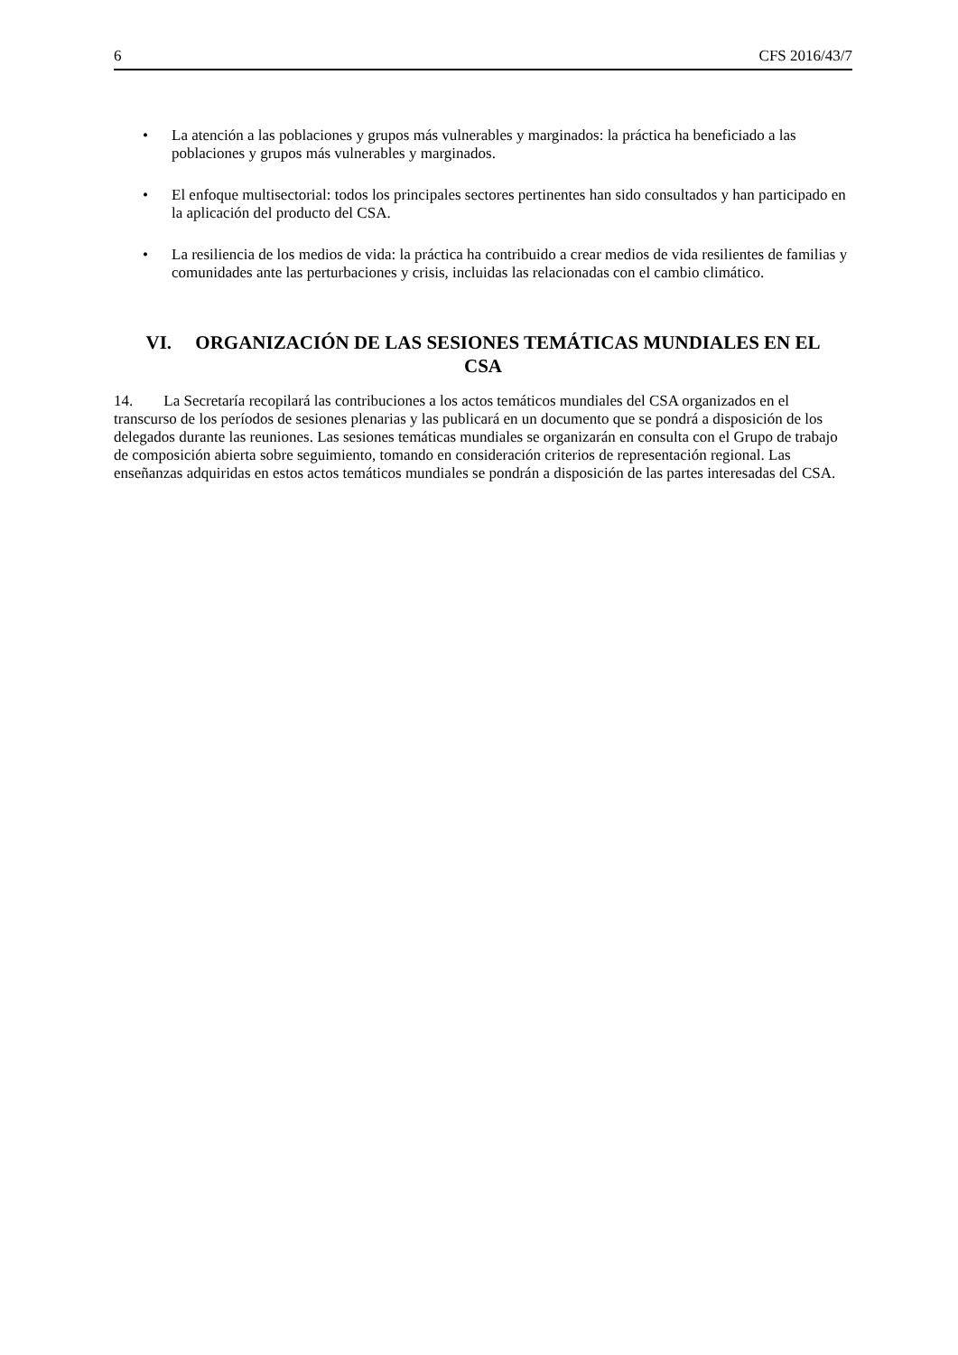6 CFS 2016/43/7
• La atención a las poblaciones y grupos más vulnerables y marginados: la práctica ha beneficiado a las poblaciones y grupos más vulnerables y marginados.
• El enfoque multisectorial: todos los principales sectores pertinentes han sido consultados y han participado en la aplicación del producto del CSA.
• La resiliencia de los medios de vida: la práctica ha contribuido a crear medios de vida resilientes de familias y comunidades ante las perturbaciones y crisis, incluidas las relacionadas con el cambio climático.
VI. ORGANIZACIÓN DE LAS SESIONES TEMÁTICAS MUNDIALES EN EL CSA
14. La Secretaría recopilará las contribuciones a los actos temáticos mundiales del CSA organizados en el transcurso de los períodos de sesiones plenarias y las publicará en un documento que se pondrá a disposición de los delegados durante las reuniones. Las sesiones temáticas mundiales se organizarán en consulta con el Grupo de trabajo de composición abierta sobre seguimiento, tomando en consideración criterios de representación regional. Las enseñanzas adquiridas en estos actos temáticos mundiales se pondrán a disposición de las partes interesadas del CSA.